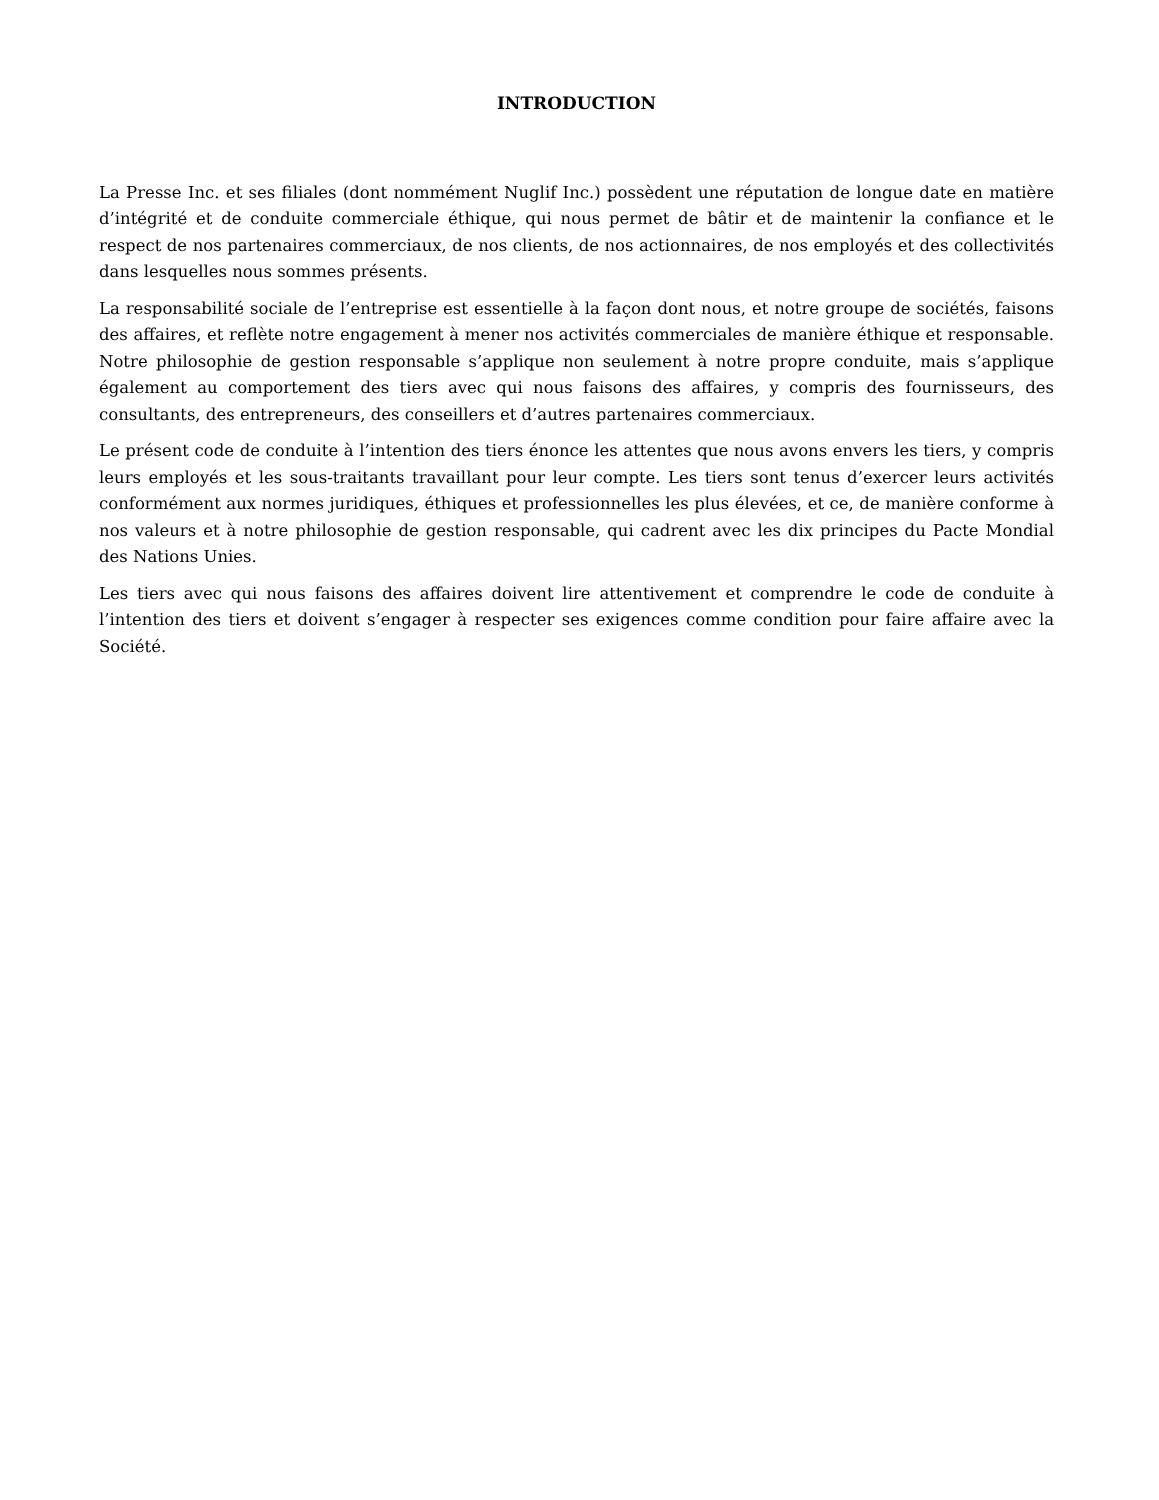INTRODUCTION
La Presse Inc. et ses filiales (dont nommément Nuglif Inc.) possèdent une réputation de longue date en matière d’intégrité et de conduite commerciale éthique, qui nous permet de bâtir et de maintenir la confiance et le respect de nos partenaires commerciaux, de nos clients, de nos actionnaires, de nos employés et des collectivités dans lesquelles nous sommes présents.
La responsabilité sociale de l’entreprise est essentielle à la façon dont nous, et notre groupe de sociétés, faisons des affaires, et reflète notre engagement à mener nos activités commerciales de manière éthique et responsable. Notre philosophie de gestion responsable s’applique non seulement à notre propre conduite, mais s’applique également au comportement des tiers avec qui nous faisons des affaires, y compris des fournisseurs, des consultants, des entrepreneurs, des conseillers et d’autres partenaires commerciaux.
Le présent code de conduite à l’intention des tiers énonce les attentes que nous avons envers les tiers, y compris leurs employés et les sous-traitants travaillant pour leur compte. Les tiers sont tenus d’exercer leurs activités conformément aux normes juridiques, éthiques et professionnelles les plus élevées, et ce, de manière conforme à nos valeurs et à notre philosophie de gestion responsable, qui cadrent avec les dix principes du Pacte Mondial des Nations Unies.
Les tiers avec qui nous faisons des affaires doivent lire attentivement et comprendre le code de conduite à l’intention des tiers et doivent s’engager à respecter ses exigences comme condition pour faire affaire avec la Société.